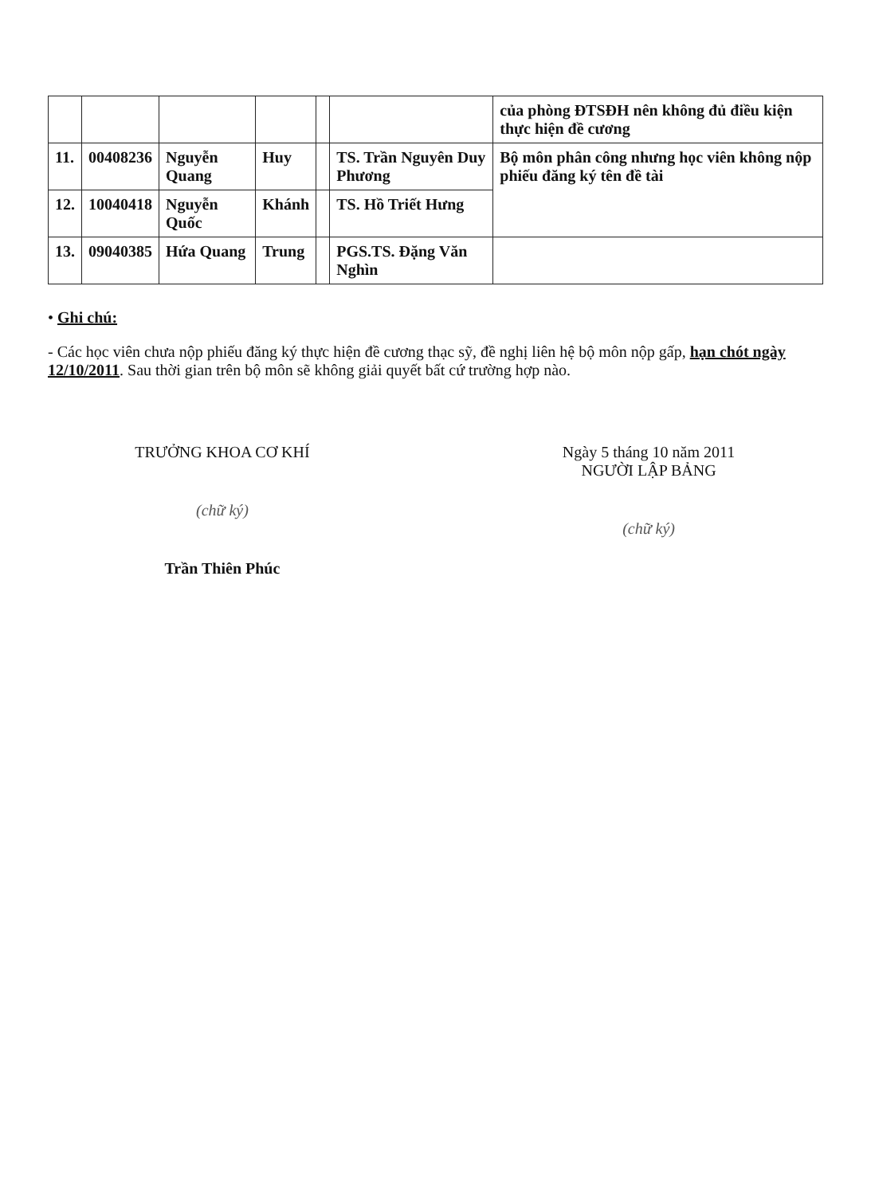| | | | | | | của phòng ĐTSĐH nên không đủ điều kiện thực hiện đề cương |
| 11. | 00408236 | Nguyễn Quang | Huy | | TS. Trần Nguyên Duy Phương | Bộ môn phân công nhưng học viên không nộp phiếu đăng ký tên đề tài |
| 12. | 10040418 | Nguyễn Quốc | Khánh | | TS. Hồ Triết Hưng | |
| 13. | 09040385 | Hứa Quang | Trung | | PGS.TS. Đặng Văn Nghìn | |
• Ghi chú:
- Các học viên chưa nộp phiếu đăng ký thực hiện đề cương thạc sỹ, đề nghị liên hệ bộ môn nộp gấp, hạn chót ngày 12/10/2011. Sau thời gian trên bộ môn sẽ không giải quyết bất cứ trường hợp nào.
TRƯỞNG KHOA CƠ KHÍ
(chữ ký)
Trần Thiên Phúc
Ngày 5 tháng 10 năm 2011
NGƯỜI LẬP BẢNG
(chữ ký)